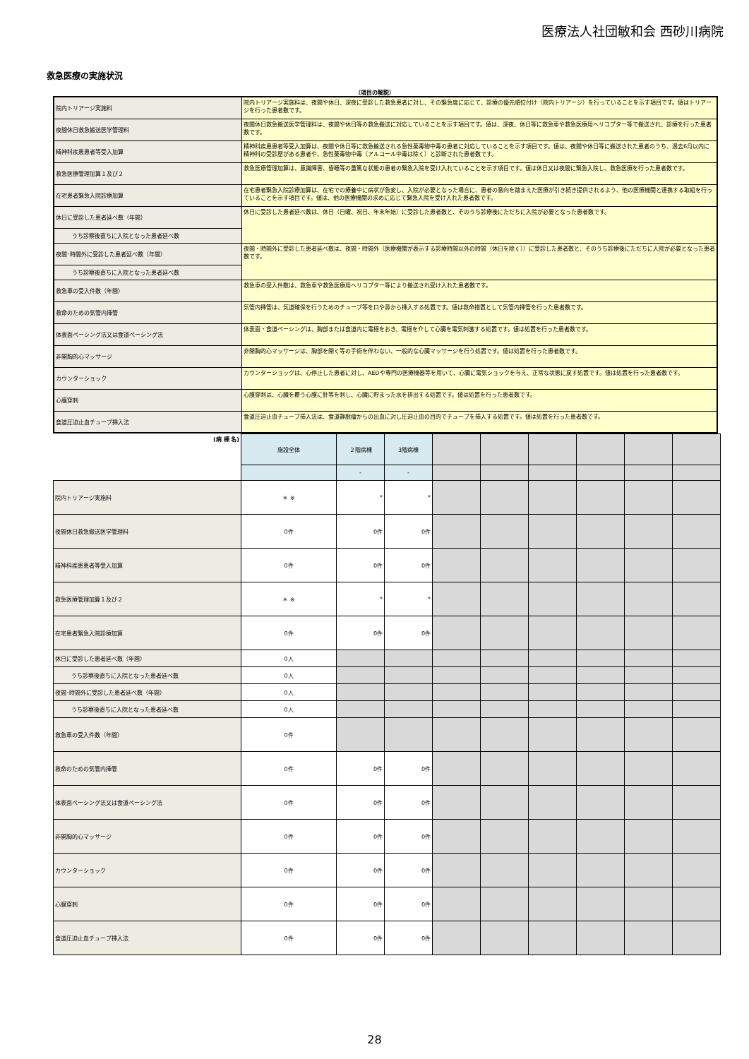医療法人社団敏和会 西砂川病院
救急医療の実施状況
（項目の解説）
| 院内トリアージ実施料 | 院内トリアージ実施料は、夜間や休日、深夜に受診した救急患者に対し、その緊急度に応じて、診療の優先順位付け（院内トリアージ）を行っていることを示す項目です。値はトリアージを行った患者数です。 |
| 夜間休日救急搬送医学管理料 | 夜間休日救急搬送医学管理料は、夜間や休日等の救急搬送に対応していることを示す項目です。値は、深夜、休日等に救急車や救急医療用ヘリコプター等で搬送され、診療を行った患者数です。 |
| 精神科疾患患者等受入加算 | 精神科疾患患者等受入加算は、夜間や休日等に救急搬送される急性薬毒物中毒の患者に対応していることを示す項目です。値は、夜間や休日等に搬送された患者のうち、過去6月以内に精神科の受診歴がある患者や、急性薬毒物中毒（アルコール中毒は除く）と診断された患者数です。 |
| 救急医療管理加算１及び２ | 救急医療管理加算は、意識障害、昏睡等の重篤な状態の患者の緊急入院を受け入れていることを示す項目です。値は休日又は夜間に緊急入院し、救急医療を行った患者数です。 |
| 在宅患者緊急入院診療加算 | 在宅患者緊急入院診療加算は、在宅での療養中に病状が急変し、入院が必要となった場合に、患者の意向を踏まえた医療が引き続き提供されるよう、他の医療機関と連携する取組を行っていることを示す項目です。値は、他の医療機関の求めに応じて緊急入院を受け入れた患者数です。 |
| 休日に受診した患者延べ数（年間） | 休日に受診した患者延べ数は、休日（日曜、祝日、年末年始）に受診した患者数と、そのうち診療後にただちに入院が必要となった患者数です。 |
| うち診察後直ちに入院となった患者延べ数 | |
| 夜間･時間外に受診した患者延べ数（年間） | 夜間・時間外に受診した患者延べ数は、夜間・時間外（医療機関が表示する診療時間以外の時間（休日を除く））に受診した患者数と、そのうち診療後にただちに入院が必要となった患者数です。 |
| うち診察後直ちに入院となった患者延べ数 | |
| 救急車の受入件数（年間） | 救急車の受入件数は、救急車や救急医療用ヘリコプター等により搬送され受け入れた患者数です。 |
| 救命のための気管内挿管 | 気管内挿管は、気道確保を行うためのチューブ等を口や鼻から挿入する処置です。値は救命措置として気管内挿管を行った患者数です。 |
| 体表面ペーシング法又は食道ペーシング法 | 体表面・食道ペーシングは、胸部または食道内に電極をおき、電極を介して心臓を電気刺激する処置です。値は処置を行った患者数です。 |
| 非開胸的心マッサージ | 非開胸的心マッサージは、胸部を開く等の手術を伴わない、一般的な心臓マッサージを行う処置です。値は処置を行った患者数です。 |
| カウンターショック | カウンターショックは、心停止した患者に対し、AEDや専門の医療機器等を用いて、心臓に電気ショックを与え、正常な状態に戻す処置です。値は処置を行った患者数です。 |
| 心膜穿刺 | 心膜穿刺は、心臓を覆う心膜に針等を刺し、心臓に貯まった水を排出する処置です。値は処置を行った患者数です。 |
| 食道圧迫止血チューブ挿入法 | 食道圧迫止血チューブ挿入法は、食道静脈瘤からの出血に対し圧迫止血の目的でチューブを挿入する処置です。値は処置を行った患者数です。 |
| (病 棟 名) | 施設全体 | ２階病棟 | 3階病棟 | | | | | | |
| | | - | - | | | | | | |
| 院内トリアージ実施料 | ＊ ※ | * | * | | | | | | |
| 夜間休日救急搬送医学管理料 | 0件 | 0件 | 0件 | | | | | | |
| 精神科疾患患者等受入加算 | 0件 | 0件 | 0件 | | | | | | |
| 救急医療管理加算１及び２ | ＊ ※ | * | * | | | | | | |
| 在宅患者緊急入院診療加算 | 0件 | 0件 | 0件 | | | | | | |
| 休日に受診した患者延べ数（年間） | 0人 | | | | | | | | |
| うち診察後直ちに入院となった患者延べ数 | 0人 | | | | | | | | |
| 夜間･時間外に受診した患者延べ数（年間） | 0人 | | | | | | | | |
| うち診察後直ちに入院となった患者延べ数 | 0人 | | | | | | | | |
| 救急車の受入件数（年間） | 0件 | | | | | | | | |
| 救命のための気管内挿管 | 0件 | 0件 | 0件 | | | | | | |
| 体表面ペーシング法又は食道ペーシング法 | 0件 | 0件 | 0件 | | | | | | |
| 非開胸的心マッサージ | 0件 | 0件 | 0件 | | | | | | |
| カウンターショック | 0件 | 0件 | 0件 | | | | | | |
| 心膜穿刺 | 0件 | 0件 | 0件 | | | | | | |
| 食道圧迫止血チューブ挿入法 | 0件 | 0件 | 0件 | | | | | | |
28